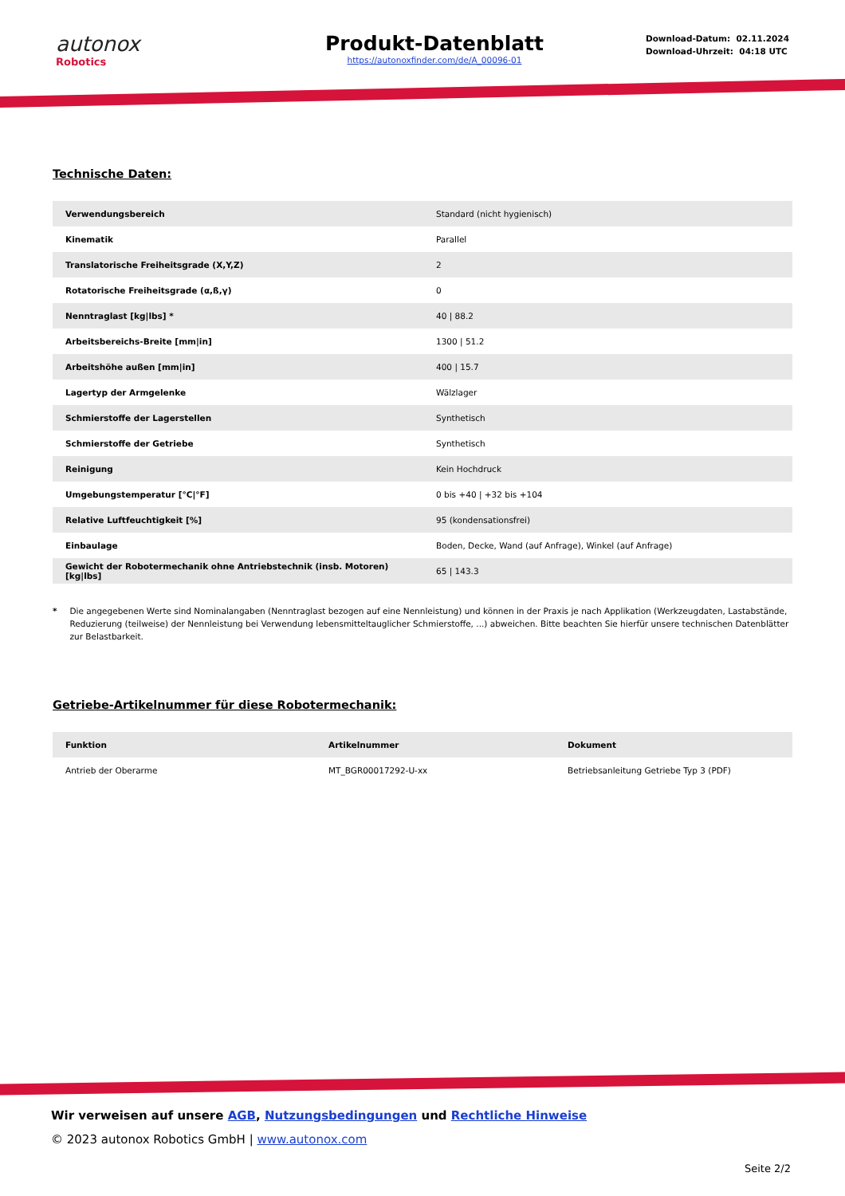autonox
Robotics
Produkt-Datenblatt
https://autonoxfinder.com/de/A_00096-01
Download-Datum: 02.11.2024
Download-Uhrzeit: 04:18 UTC
Technische Daten:
| Verwendungsbereich | Standard (nicht hygienisch) |
| Kinematik | Parallel |
| Translatorische Freiheitsgrade (X,Y,Z) | 2 |
| Rotatorische Freiheitsgrade (α,ß,γ) | 0 |
| Nenntraglast [kg/lbs] * | 40 / 88.2 |
| Arbeitsbereichs-Breite [mm/in] | 1300 / 51.2 |
| Arbeitshöhe außen [mm/in] | 400 / 15.7 |
| Lagertyp der Armgelenke | Wälzlager |
| Schmierstoffe der Lagerstellen | Synthetisch |
| Schmierstoffe der Getriebe | Synthetisch |
| Reinigung | Kein Hochdruck |
| Umgebungstemperatur [°C/°F] | 0 bis +40 / +32 bis +104 |
| Relative Luftfeuchtigkeit [%] | 95 (kondensationsfrei) |
| Einbaulage | Boden, Decke, Wand (auf Anfrage), Winkel (auf Anfrage) |
| Gewicht der Robotermechanik ohne Antriebstechnik (insb. Motoren) [kg/lbs] | 65 / 143.3 |
* Die angegebenen Werte sind Nominalangaben (Nenntraglast bezogen auf eine Nennleistung) und können in der Praxis je nach Applikation (Werkzeugdaten, Lastabstände, Reduzierung (teilweise) der Nennleistung bei Verwendung lebensmitteltauglicher Schmierstoffe, ...) abweichen. Bitte beachten Sie hierfür unsere technischen Datenblätter zur Belastbarkeit.
Getriebe-Artikelnummer für diese Robotermechanik:
| Funktion | Artikelnummer | Dokument |
| --- | --- | --- |
| Antrieb der Oberarme | MT_BGR00017292-U-xx | Betriebsanleitung Getriebe Typ 3 (PDF) |
Wir verweisen auf unsere AGB, Nutzungsbedingungen und Rechtliche Hinweise
© 2023 autonox Robotics GmbH | www.autonox.com
Seite 2/2